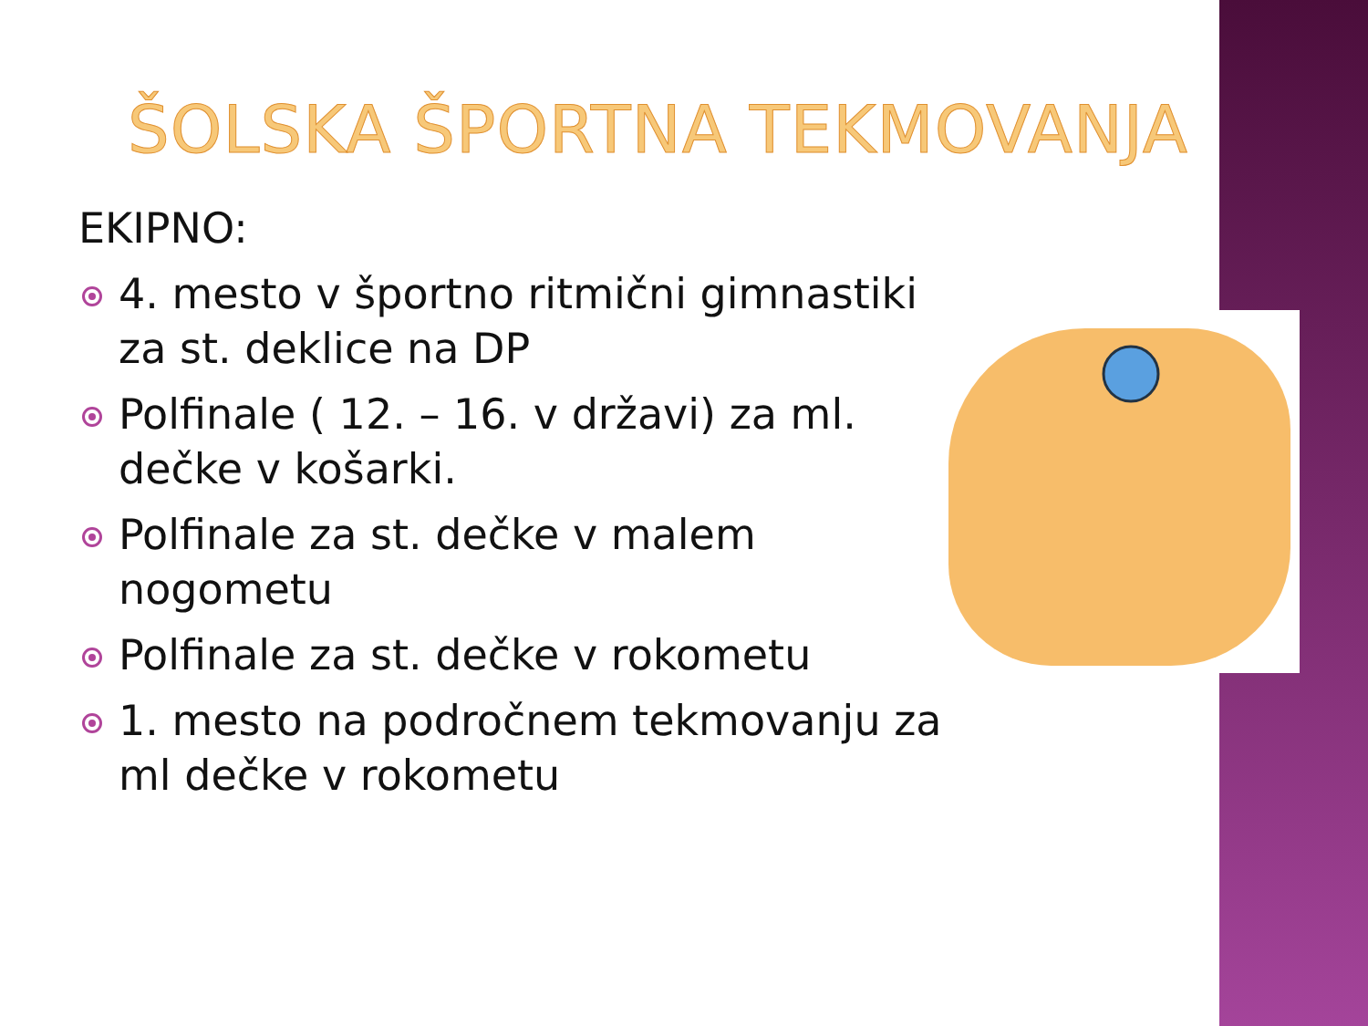ŠOLSKA ŠPORTNA TEKMOVANJA
EKIPNO:
4. mesto v športno ritmični gimnastiki za st. deklice na DP
Polfinale ( 12. – 16. v državi) za ml. dečke v košarki.
Polfinale za st. dečke v malem nogometu
Polfinale za st. dečke v rokometu
1. mesto na področnem tekmovanju za ml dečke v rokometu